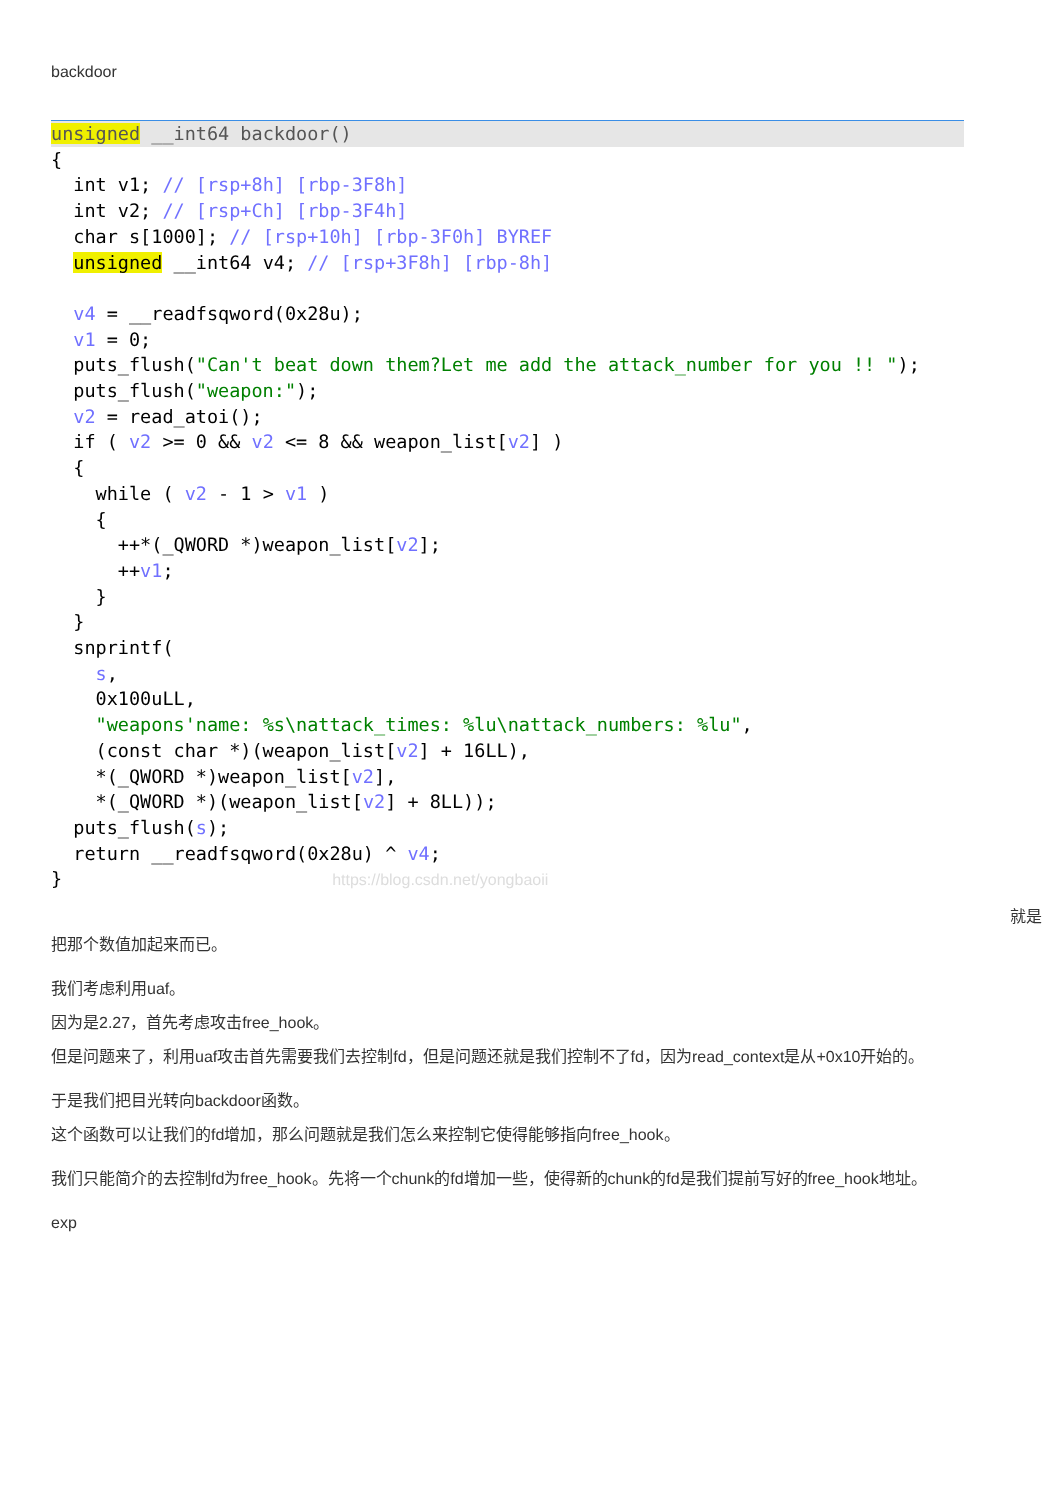backdoor
unsigned __int64 backdoor()
{ int v1; // [rsp+8h] [rbp-3F8h] int v2; // [rsp+Ch] [rbp-3F4h] char s[1000]; // [rsp+10h] [rbp-3F0h] BYREF unsigned __int64 v4; // [rsp+3F8h] [rbp-8h] v4 = __readfsqword(0x28u); v1 = 0; puts_flush("Can't beat down them?Let me add the attack_number for you !! "); puts_flush("weapon:"); v2 = read_atoi(); if ( v2 >= 0 && v2 <= 8 && weapon_list[v2] ) { while ( v2 - 1 > v1 ) { ++*(_QWORD *)weapon_list[v2]; ++v1; } } snprintf( s, 0x100uLL, "weapons'name: %s\nattack_times: %lu\nattack_numbers: %lu", (const char *)(weapon_list[v2] + 16LL), *(_QWORD *)weapon_list[v2], *(_QWORD *)(weapon_list[v2] + 8LL)); puts_flush(s); return __readfsqword(0x28u) ^ v4; } https://blog.csdn.net/yongbaoii
就是
把那个数值加起来而已。
我们考虑利用uaf。
因为是2.27，首先考虑攻击free_hook。
但是问题来了，利用uaf攻击首先需要我们去控制fd，但是问题还就是我们控制不了fd，因为read_context是从+0x10开始的。
于是我们把目光转向backdoor函数。
这个函数可以让我们的fd增加，那么问题就是我们怎么来控制它使得能够指向free_hook。
我们只能简介的去控制fd为free_hook。先将一个chunk的fd增加一些，使得新的chunk的fd是我们提前写好的free_hook地址。
exp